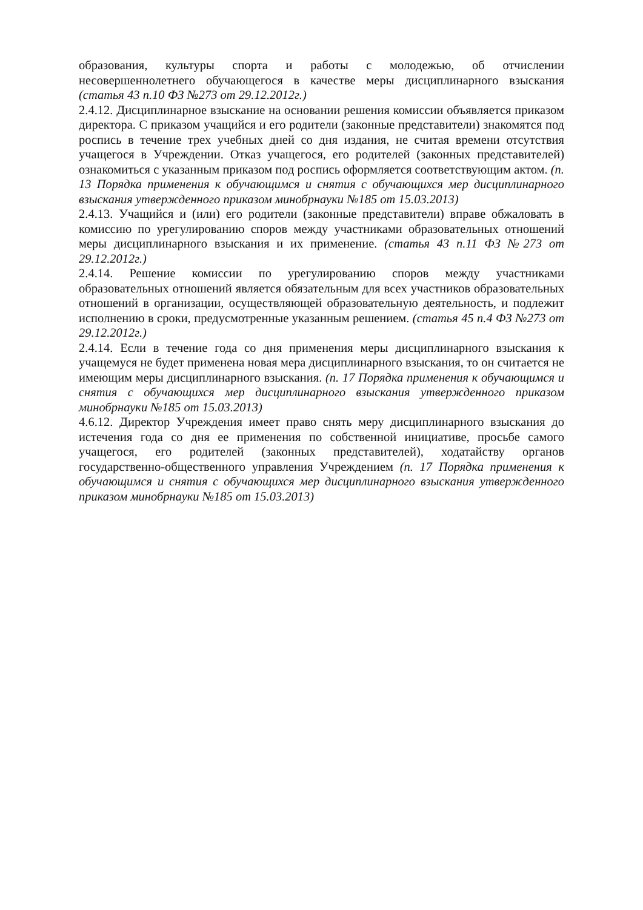образования, культуры спорта и работы с молодежью, об отчислении несовершеннолетнего обучающегося в качестве меры дисциплинарного взыскания (статья 43 п.10 ФЗ №273 от 29.12.2012г.)
2.4.12. Дисциплинарное взыскание на основании решения комиссии объявляется приказом директора. С приказом учащийся и его родители (законные представители) знакомятся под роспись в течение трех учебных дней со дня издания, не считая времени отсутствия учащегося в Учреждении. Отказ учащегося, его родителей (законных представителей) ознакомиться с указанным приказом под роспись оформляется соответствующим актом. (п. 13 Порядка применения к обучающимся и снятия с обучающихся мер дисциплинарного взыскания утвержденного приказом минобрнауки №185 от 15.03.2013)
2.4.13. Учащийся и (или) его родители (законные представители) вправе обжаловать в комиссию по урегулированию споров между участниками образовательных отношений меры дисциплинарного взыскания и их применение. (статья 43 п.11 ФЗ №273 от 29.12.2012г.)
2.4.14. Решение комиссии по урегулированию споров между участниками образовательных отношений является обязательным для всех участников образовательных отношений в организации, осуществляющей образовательную деятельность, и подлежит исполнению в сроки, предусмотренные указанным решением. (статья 45 п.4 ФЗ №273 от 29.12.2012г.)
2.4.14. Если в течение года со дня применения меры дисциплинарного взыскания к учащемуся не будет применена новая мера дисциплинарного взыскания, то он считается не имеющим меры дисциплинарного взыскания. (п. 17 Порядка применения к обучающимся и снятия с обучающихся мер дисциплинарного взыскания утвержденного приказом минобрнауки №185 от 15.03.2013)
4.6.12. Директор Учреждения имеет право снять меру дисциплинарного взыскания до истечения года со дня ее применения по собственной инициативе, просьбе самого учащегося, его родителей (законных представителей), ходатайству органов государственно-общественного управления Учреждением (п. 17 Порядка применения к обучающимся и снятия с обучающихся мер дисциплинарного взыскания утвержденного приказом минобрнауки №185 от 15.03.2013)